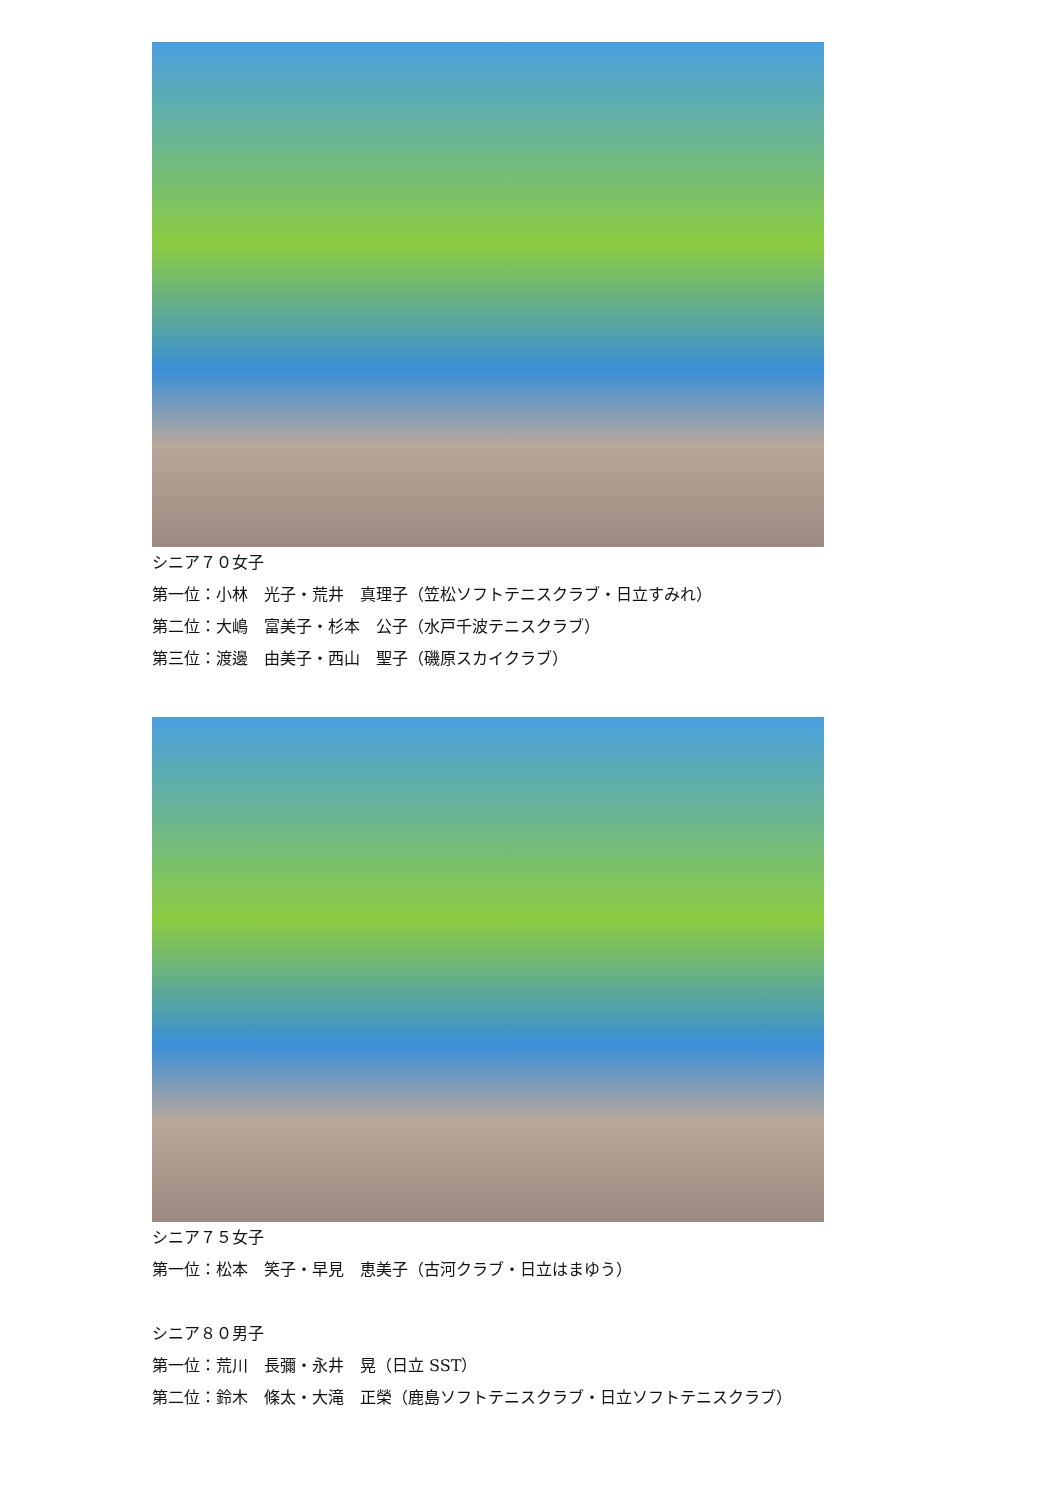シニア７０女子
第一位：小林　光子・荒井　真理子（笠松ソフトテニスクラブ・日立すみれ）
第二位：大嶋　富美子・杉本　公子（水戸千波テニスクラブ）
第三位：渡邊　由美子・西山　聖子（磯原スカイクラブ）
シニア７５女子
第一位：松本　笑子・早見　恵美子（古河クラブ・日立はまゆう）
シニア８０男子
第一位：荒川　長彌・永井　晃（日立 SST）
第二位：鈴木　條太・大滝　正榮（鹿島ソフトテニスクラブ・日立ソフトテニスクラブ）